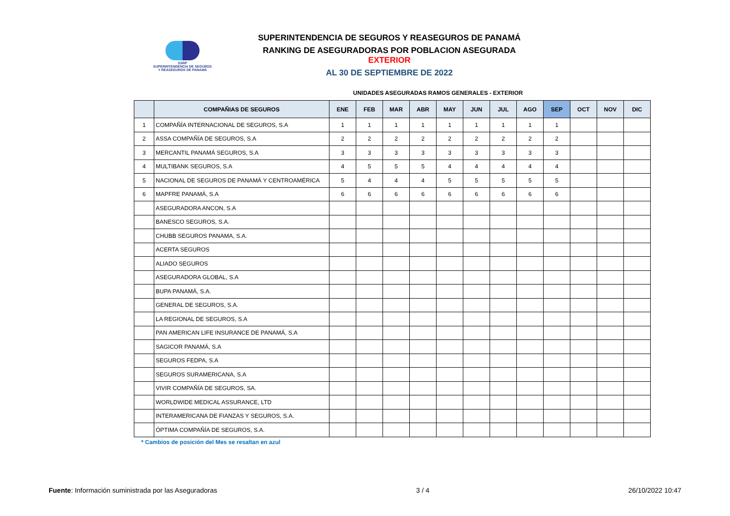SSRP
SUPERINTENDENCIA DE SEGUROS
Y REASEGUROS DE PANAMÁ
SUPERINTENDENCIA DE SEGUROS Y REASEGUROS DE PANAMÁ
RANKING DE ASEGURADORAS POR POBLACION ASEGURADA EXTERIOR
AL 30 DE SEPTIEMBRE DE 2022
UNIDADES ASEGURADAS RAMOS GENERALES - EXTERIOR
| | COMPAÑIAS DE SEGUROS | ENE | FEB | MAR | ABR | MAY | JUN | JUL | AGO | SEP | OCT | NOV | DIC |
| --- | --- | --- | --- | --- | --- | --- | --- | --- | --- | --- | --- | --- | --- |
| 1 | COMPAÑÍA INTERNACIONAL DE SEGUROS, S.A | 1 | 1 | 1 | 1 | 1 | 1 | 1 | 1 | 1 | | | |
| 2 | ASSA COMPAÑÍA DE SEGUROS, S.A | 2 | 2 | 2 | 2 | 2 | 2 | 2 | 2 | 2 | | | |
| 3 | MERCANTIL PANAMÁ SEGUROS, S.A | 3 | 3 | 3 | 3 | 3 | 3 | 3 | 3 | 3 | | | |
| 4 | MULTIBANK SEGUROS, S.A | 4 | 5 | 5 | 5 | 4 | 4 | 4 | 4 | 4 | | | |
| 5 | NACIONAL DE SEGUROS DE PANAMÁ Y CENTROAMÉRICA | 5 | 4 | 4 | 4 | 5 | 5 | 5 | 5 | 5 | | | |
| 6 | MAPFRE PANAMÁ, S.A | 6 | 6 | 6 | 6 | 6 | 6 | 6 | 6 | 6 | | | |
| | ASEGURADORA ANCON, S.A | | | | | | | | | | | | |
| | BANESCO SEGUROS, S.A. | | | | | | | | | | | | |
| | CHUBB SEGUROS PANAMA, S.A. | | | | | | | | | | | | |
| | ACERTA SEGUROS | | | | | | | | | | | | |
| | ALIADO SEGUROS | | | | | | | | | | | | |
| | ASEGURADORA GLOBAL, S.A | | | | | | | | | | | | |
| | BUPA PANAMÁ, S.A. | | | | | | | | | | | | |
| | GENERAL DE SEGUROS, S.A. | | | | | | | | | | | | |
| | LA REGIONAL DE SEGUROS, S.A | | | | | | | | | | | | |
| | PAN AMERICAN LIFE INSURANCE DE PANAMÁ, S.A | | | | | | | | | | | | |
| | SAGICOR PANAMÁ, S.A | | | | | | | | | | | | |
| | SEGUROS FEDPA, S.A | | | | | | | | | | | | |
| | SEGUROS SURAMERICANA, S.A | | | | | | | | | | | | |
| | VIVIR COMPAÑÍA DE SEGUROS, SA. | | | | | | | | | | | | |
| | WORLDWIDE MEDICAL ASSURANCE, LTD | | | | | | | | | | | | |
| | INTERAMERICANA DE FIANZAS Y SEGUROS, S.A. | | | | | | | | | | | | |
| | ÓPTIMA COMPAÑÍA DE SEGUROS, S.A. | | | | | | | | | | | | |
* Cambios de posición del Mes se resaltan en azul
Fuente: Información suministrada por las Aseguradoras 3 / 4 26/10/2022 10:47